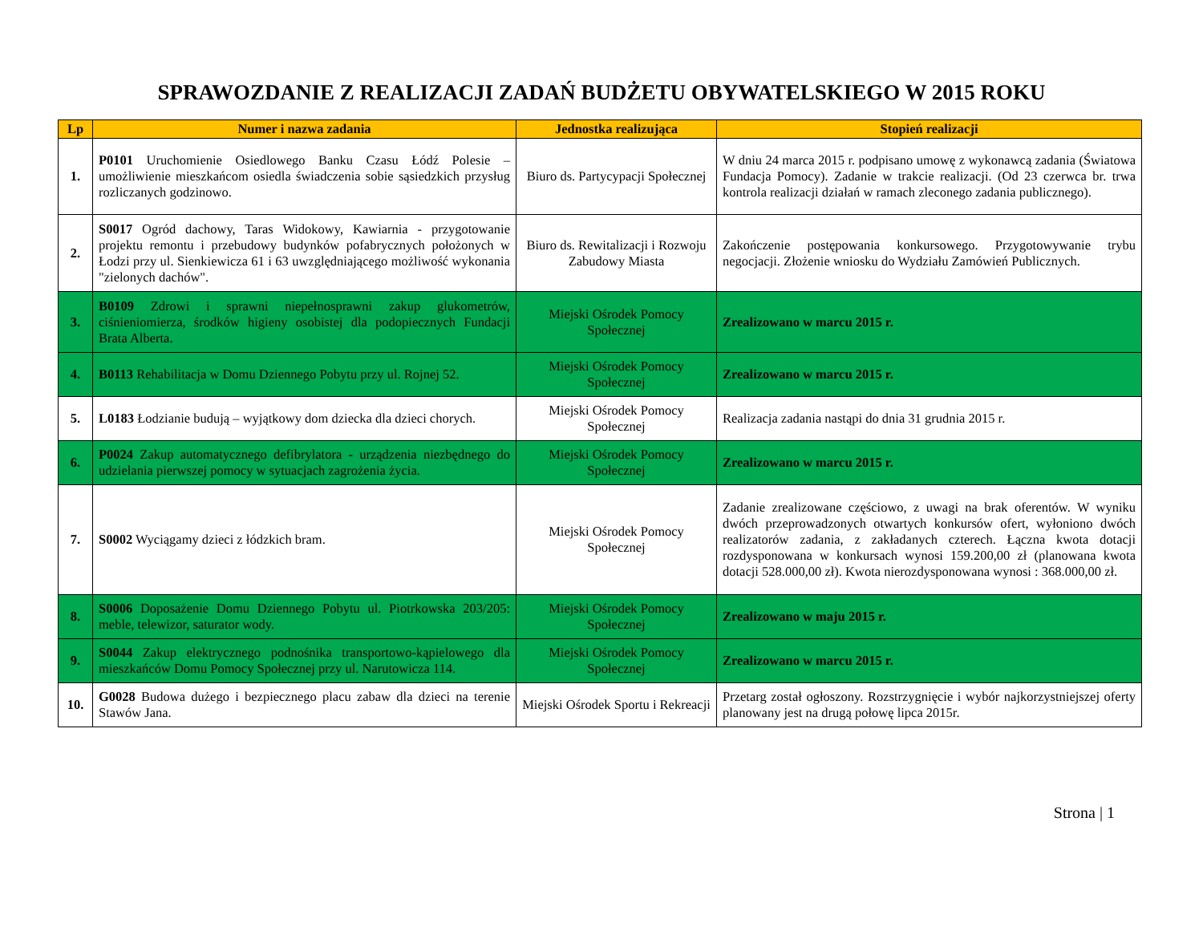SPRAWOZDANIE Z REALIZACJI ZADAŃ BUDŻETU OBYWATELSKIEGO W 2015 ROKU
| Lp | Numer i nazwa zadania | Jednostka realizująca | Stopień realizacji |
| --- | --- | --- | --- |
| 1. | P0101 Uruchomienie Osiedlowego Banku Czasu Łódź Polesie – umożliwienie mieszkańcom osiedla świadczenia sobie sąsiedzkich przysług rozliczanych godzinowo. | Biuro ds. Partycypacji Społecznej | W dniu 24 marca 2015 r. podpisano umowę z wykonawcą zadania (Światowa Fundacja Pomocy). Zadanie w trakcie realizacji. (Od 23 czerwca br. trwa kontrola realizacji działań w ramach zleconego zadania publicznego). |
| 2. | S0017 Ogród dachowy, Taras Widokowy, Kawiarnia - przygotowanie projektu remontu i przebudowy budynków pofabrycznych położonych w Łodzi przy ul. Sienkiewicza 61 i 63 uwzględniającego możliwość wykonania "zielonych dachów". | Biuro ds. Rewitalizacji i Rozwoju Zabudowy Miasta | Zakończenie postępowania konkursowego. Przygotowywanie trybu negocjacji. Złożenie wniosku do Wydziału Zamówień Publicznych. |
| 3. | B0109 Zdrowi i sprawni niepełnosprawni zakup glukometrów, ciśnieniomierza, środków higieny osobistej dla podopiecznych Fundacji Brata Alberta. | Miejski Ośrodek Pomocy Społecznej | Zrealizowano w marcu 2015 r. |
| 4. | B0113 Rehabilitacja w Domu Dziennego Pobytu przy ul. Rojnej 52. | Miejski Ośrodek Pomocy Społecznej | Zrealizowano w marcu 2015 r. |
| 5. | L0183 Łodzianie budują – wyjątkowy dom dziecka dla dzieci chorych. | Miejski Ośrodek Pomocy Społecznej | Realizacja zadania nastąpi do dnia 31 grudnia 2015 r. |
| 6. | P0024 Zakup automatycznego defibrylatora - urządzenia niezbędnego do udzielania pierwszej pomocy w sytuacjach zagrożenia życia. | Miejski Ośrodek Pomocy Społecznej | Zrealizowano w marcu 2015 r. |
| 7. | S0002 Wyciągamy dzieci z łódzkich bram. | Miejski Ośrodek Pomocy Społecznej | Zadanie zrealizowane częściowo, z uwagi na brak oferentów. W wyniku dwóch przeprowadzonych otwartych konkursów ofert, wyłoniono dwóch realizatorów zadania, z zakładanych czterech. Łączna kwota dotacji rozdysponowana w konkursach wynosi 159.200,00 zł (planowana kwota dotacji 528.000,00 zł). Kwota nierozdysponowana wynosi : 368.000,00 zł. |
| 8. | S0006 Doposażenie Domu Dziennego Pobytu ul. Piotrkowska 203/205: meble, telewizor, saturator wody. | Miejski Ośrodek Pomocy Społecznej | Zrealizowano w maju 2015 r. |
| 9. | S0044 Zakup elektrycznego podnośnika transportowo-kąpielowego dla mieszkańców Domu Pomocy Społecznej przy ul. Narutowicza 114. | Miejski Ośrodek Pomocy Społecznej | Zrealizowano w marcu 2015 r. |
| 10. | G0028 Budowa dużego i bezpiecznego placu zabaw dla dzieci na terenie Stawów Jana. | Miejski Ośrodek Sportu i Rekreacji | Przetarg został ogłoszony. Rozstrzygnięcie i wybór najkorzystniejszej oferty planowany jest na drugą połowę lipca 2015r. |
Strona | 1